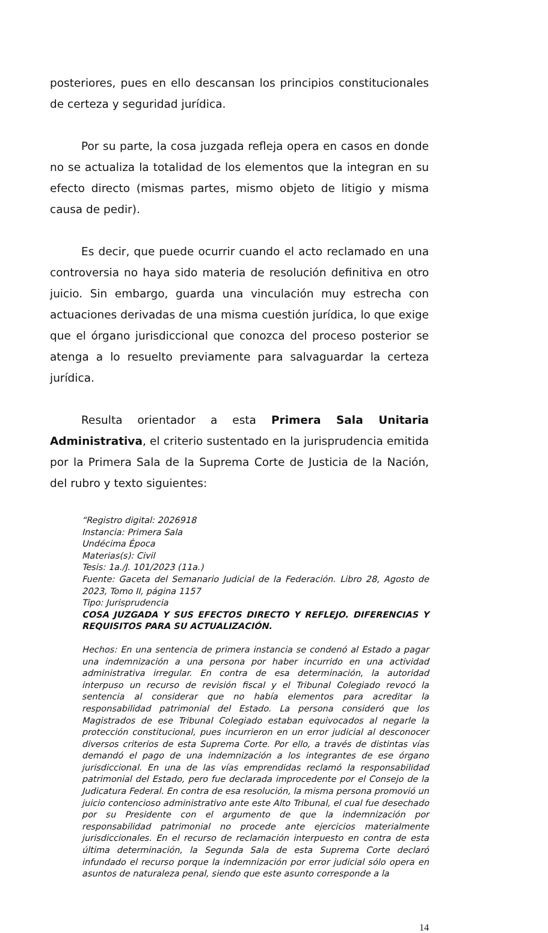posteriores, pues en ello descansan los principios constitucionales de certeza y seguridad jurídica.
Por su parte, la cosa juzgada refleja opera en casos en donde no se actualiza la totalidad de los elementos que la integran en su efecto directo (mismas partes, mismo objeto de litigio y misma causa de pedir).
Es decir, que puede ocurrir cuando el acto reclamado en una controversia no haya sido materia de resolución definitiva en otro juicio. Sin embargo, guarda una vinculación muy estrecha con actuaciones derivadas de una misma cuestión jurídica, lo que exige que el órgano jurisdiccional que conozca del proceso posterior se atenga a lo resuelto previamente para salvaguardar la certeza jurídica.
Resulta orientador a esta Primera Sala Unitaria Administrativa, el criterio sustentado en la jurisprudencia emitida por la Primera Sala de la Suprema Corte de Justicia de la Nación, del rubro y texto siguientes:
“Registro digital: 2026918
Instancia: Primera Sala
Undécima Época
Materias(s): Civil
Tesis: 1a./J. 101/2023 (11a.)
Fuente: Gaceta del Semanario Judicial de la Federación. Libro 28, Agosto de 2023, Tomo II, página 1157
Tipo: Jurisprudencia
COSA JUZGADA Y SUS EFECTOS DIRECTO Y REFLEJO. DIFERENCIAS Y REQUISITOS PARA SU ACTUALIZACIÓN.
Hechos: En una sentencia de primera instancia se condenó al Estado a pagar una indemnización a una persona por haber incurrido en una actividad administrativa irregular. En contra de esa determinación, la autoridad interpuso un recurso de revisión fiscal y el Tribunal Colegiado revocó la sentencia al considerar que no había elementos para acreditar la responsabilidad patrimonial del Estado. La persona consideró que los Magistrados de ese Tribunal Colegiado estaban equivocados al negarle la protección constitucional, pues incurrieron en un error judicial al desconocer diversos criterios de esta Suprema Corte. Por ello, a través de distintas vías demandó el pago de una indemnización a los integrantes de ese órgano jurisdiccional. En una de las vías emprendidas reclamó la responsabilidad patrimonial del Estado, pero fue declarada improcedente por el Consejo de la Judicatura Federal. En contra de esa resolución, la misma persona promovió un juicio contencioso administrativo ante este Alto Tribunal, el cual fue desechado por su Presidente con el argumento de que la indemnización por responsabilidad patrimonial no procede ante ejercicios materialmente jurisdiccionales. En el recurso de reclamación interpuesto en contra de esta última determinación, la Segunda Sala de esta Suprema Corte declaró infundado el recurso porque la indemnización por error judicial sólo opera en asuntos de naturaleza penal, siendo que este asunto corresponde a la
14